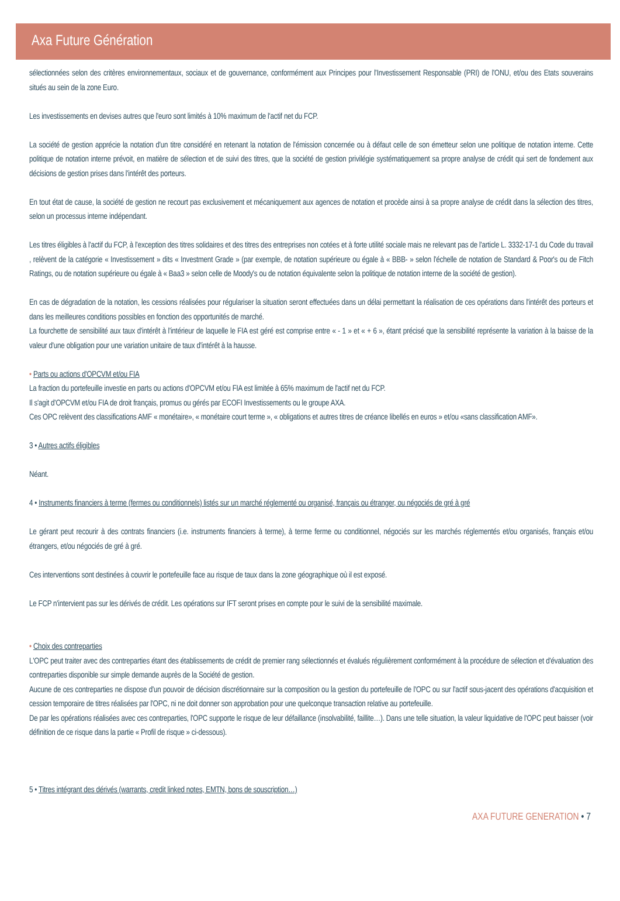Axa Future Génération
sélectionnées selon des critères environnementaux, sociaux et de gouvernance, conformément aux Principes pour l'Investissement Responsable (PRI) de l'ONU, et/ou des Etats souverains situés au sein de la zone Euro.
Les investissements en devises autres que l'euro sont limités à 10% maximum de l'actif net du FCP.
La société de gestion apprécie la notation d'un titre considéré en retenant la notation de l'émission concernée ou à défaut celle de son émetteur selon une politique de notation interne. Cette politique de notation interne prévoit, en matière de sélection et de suivi des titres, que la société de gestion privilégie systématiquement sa propre analyse de crédit qui sert de fondement aux décisions de gestion prises dans l'intérêt des porteurs.
En tout état de cause, la société de gestion ne recourt pas exclusivement et mécaniquement aux agences de notation et procède ainsi à sa propre analyse de crédit dans la sélection des titres, selon un processus interne indépendant.
Les titres éligibles à l'actif du FCP, à l'exception des titres solidaires et des titres des entreprises non cotées et à forte utilité sociale mais ne relevant pas de l'article L. 3332-17-1 du Code du travail , relèvent de la catégorie « Investissement » dits « Investment Grade » (par exemple, de notation supérieure ou égale à « BBB- » selon l'échelle de notation de Standard & Poor's ou de Fitch Ratings, ou de notation supérieure ou égale à « Baa3 » selon celle de Moody's ou de notation équivalente selon la politique de notation interne de la société de gestion).
En cas de dégradation de la notation, les cessions réalisées pour régulariser la situation seront effectuées dans un délai permettant la réalisation de ces opérations dans l'intérêt des porteurs et dans les meilleures conditions possibles en fonction des opportunités de marché.
La fourchette de sensibilité aux taux d'intérêt à l'intérieur de laquelle le FIA est géré est comprise entre « - 1 » et « + 6 », étant précisé que la sensibilité représente la variation à la baisse de la valeur d'une obligation pour une variation unitaire de taux d'intérêt à la hausse.
• Parts ou actions d'OPCVM et/ou FIA
La fraction du portefeuille investie en parts ou actions d'OPCVM et/ou FIA est limitée à 65% maximum de l'actif net du FCP.
Il s'agit d'OPCVM et/ou FIA de droit français, promus ou gérés par ECOFI Investissements ou le groupe AXA.
Ces OPC relèvent des classifications AMF « monétaire», « monétaire court terme », « obligations et autres titres de créance libellés en euros » et/ou «sans classification AMF».
3 • Autres actifs éligibles
Néant.
4 • Instruments financiers à terme (fermes ou conditionnels) listés sur un marché réglementé ou organisé, français ou étranger, ou négociés de gré à gré
Le gérant peut recourir à des contrats financiers (i.e. instruments financiers à terme), à terme ferme ou conditionnel, négociés sur les marchés réglementés et/ou organisés, français et/ou étrangers, et/ou négociés de gré à gré.
Ces interventions sont destinées à couvrir le portefeuille face au risque de taux dans la zone géographique où il est exposé.
Le FCP n'intervient pas sur les dérivés de crédit. Les opérations sur IFT seront prises en compte pour le suivi de la sensibilité maximale.
• Choix des contreparties
L'OPC peut traiter avec des contreparties étant des établissements de crédit de premier rang sélectionnés et évalués régulièrement conformément à la procédure de sélection et d'évaluation des contreparties disponible sur simple demande auprès de la Société de gestion.
Aucune de ces contreparties ne dispose d'un pouvoir de décision discrétionnaire sur la composition ou la gestion du portefeuille de l'OPC ou sur l'actif sous-jacent des opérations d'acquisition et cession temporaire de titres réalisées par l'OPC, ni ne doit donner son approbation pour une quelconque transaction relative au portefeuille.
De par les opérations réalisées avec ces contreparties, l'OPC supporte le risque de leur défaillance (insolvabilité, faillite…). Dans une telle situation, la valeur liquidative de l'OPC peut baisser (voir définition de ce risque dans la partie « Profil de risque » ci-dessous).
5 • Titres intégrant des dérivés (warrants, credit linked notes, EMTN, bons de souscription…)
AXA FUTURE GENERATION • 7